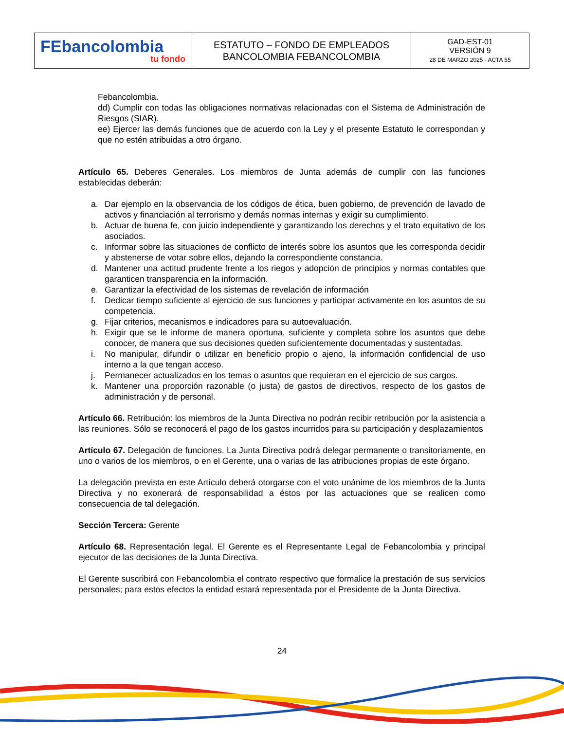| FEbancolombia tu fondo | ESTATUTO – FONDO DE EMPLEADOS BANCOLOMBIA FEBANCOLOMBIA | GAD-EST-01 VERSIÓN 9 28 DE MARZO 2025 - ACTA 55 |
Febancolombia.
dd) Cumplir con todas las obligaciones normativas relacionadas con el Sistema de Administración de Riesgos (SIAR).
ee) Ejercer las demás funciones que de acuerdo con la Ley y el presente Estatuto le correspondan y que no estén atribuidas a otro órgano.
Artículo 65. Deberes Generales. Los miembros de Junta además de cumplir con las funciones establecidas deberán:
a. Dar ejemplo en la observancia de los códigos de ética, buen gobierno, de prevención de lavado de activos y financiación al terrorismo y demás normas internas y exigir su cumplimiento.
b. Actuar de buena fe, con juicio independiente y garantizando los derechos y el trato equitativo de los asociados.
c. Informar sobre las situaciones de conflicto de interés sobre los asuntos que les corresponda decidir y abstenerse de votar sobre ellos, dejando la correspondiente constancia.
d. Mantener una actitud prudente frente a los riegos y adopción de principios y normas contables que garanticen transparencia en la información.
e. Garantizar la efectividad de los sistemas de revelación de información
f. Dedicar tiempo suficiente al ejercicio de sus funciones y participar activamente en los asuntos de su competencia.
g. Fijar criterios, mecanismos e indicadores para su autoevaluación.
h. Exigir que se le informe de manera oportuna, suficiente y completa sobre los asuntos que debe conocer, de manera que sus decisiones queden suficientemente documentadas y sustentadas.
i. No manipular, difundir o utilizar en beneficio propio o ajeno, la información confidencial de uso interno a la que tengan acceso.
j. Permanecer actualizados en los temas o asuntos que requieran en el ejercicio de sus cargos.
k. Mantener una proporción razonable (o justa) de gastos de directivos, respecto de los gastos de administración y de personal.
Artículo 66. Retribución: los miembros de la Junta Directiva no podrán recibir retribución por la asistencia a las reuniones. Sólo se reconocerá el pago de los gastos incurridos para su participación y desplazamientos
Artículo 67. Delegación de funciones. La Junta Directiva podrá delegar permanente o transitoriamente, en uno o varios de los miembros, o en el Gerente, una o varias de las atribuciones propias de este órgano.
La delegación prevista en este Artículo deberá otorgarse con el voto unánime de los miembros de la Junta Directiva y no exonerará de responsabilidad a éstos por las actuaciones que se realicen como consecuencia de tal delegación.
Sección Tercera: Gerente
Artículo 68. Representación legal. El Gerente es el Representante Legal de Febancolombia y principal ejecutor de las decisiones de la Junta Directiva.
El Gerente suscribirá con Febancolombia el contrato respectivo que formalice la prestación de sus servicios personales; para estos efectos la entidad estará representada por el Presidente de la Junta Directiva.
24